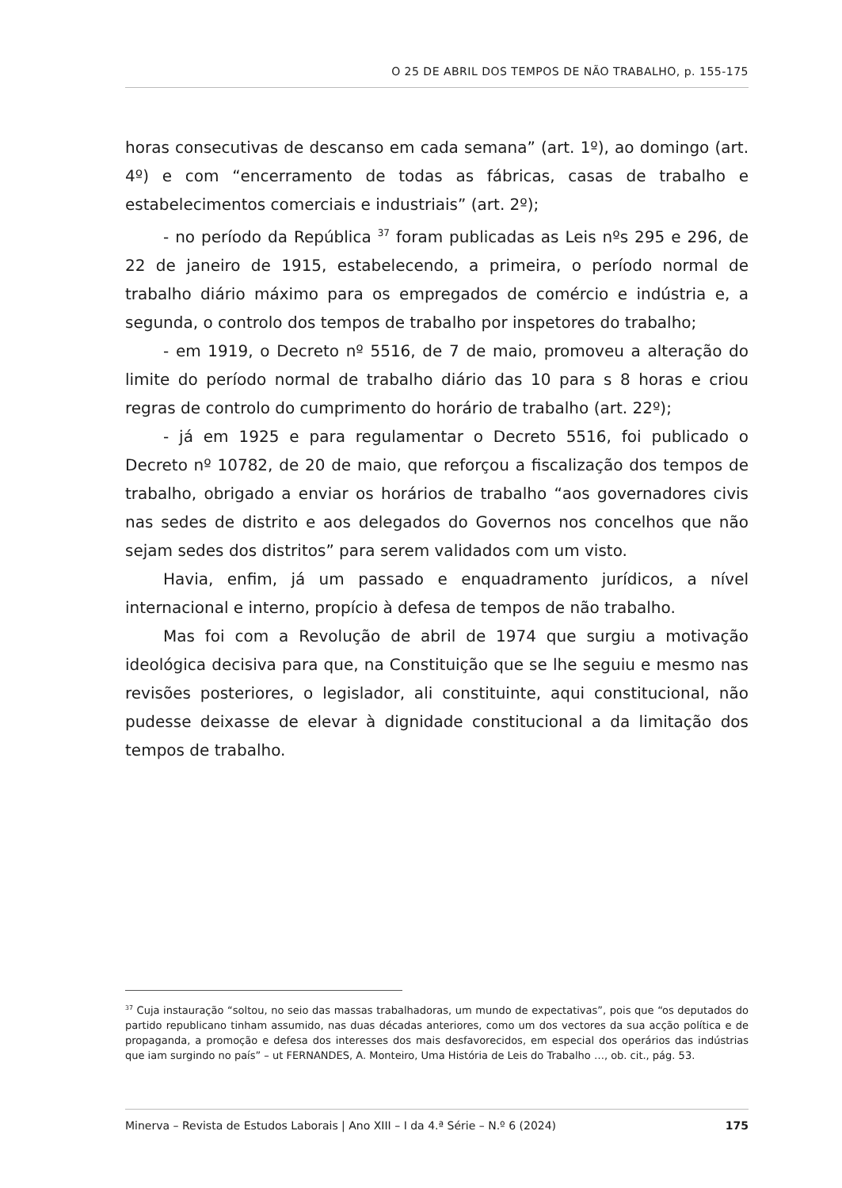O 25 DE ABRIL DOS TEMPOS DE NÃO TRABALHO, p. 155-175
horas consecutivas de descanso em cada semana” (art. 1º), ao domingo (art. 4º) e com “encerramento de todas as fábricas, casas de trabalho e estabelecimentos comerciais e industriais” (art. 2º);
- no período da República <sup>37</sup> foram publicadas as Leis nºs 295 e 296, de 22 de janeiro de 1915, estabelecendo, a primeira, o período normal de trabalho diário máximo para os empregados de comércio e indústria e, a segunda, o controlo dos tempos de trabalho por inspetores do trabalho;
- em 1919, o Decreto nº 5516, de 7 de maio, promoveu a alteração do limite do período normal de trabalho diário das 10 para s 8 horas e criou regras de controlo do cumprimento do horário de trabalho (art. 22º);
- já em 1925 e para regulamentar o Decreto 5516, foi publicado o Decreto nº 10782, de 20 de maio, que reforçou a fiscalização dos tempos de trabalho, obrigado a enviar os horários de trabalho “aos governadores civis nas sedes de distrito e aos delegados do Governos nos concelhos que não sejam sedes dos distritos” para serem validados com um visto.
Havia, enfim, já um passado e enquadramento jurídicos, a nível internacional e interno, propício à defesa de tempos de não trabalho.
Mas foi com a Revolução de abril de 1974 que surgiu a motivação ideológica decisiva para que, na Constituição que se lhe seguiu e mesmo nas revisões posteriores, o legislador, ali constituinte, aqui constitucional, não pudesse deixasse de elevar à dignidade constitucional a da limitação dos tempos de trabalho.
<sup>37</sup> Cuja instauração “soltou, no seio das massas trabalhadoras, um mundo de expectativas”, pois que “os deputados do partido republicano tinham assumido, nas duas décadas anteriores, como um dos vectores da sua acção política e de propaganda, a promoção e defesa dos interesses dos mais desfavorecidos, em especial dos operários das indústrias que iam surgindo no país” – ut FERNANDES, A. Monteiro, Uma História de Leis do Trabalho …, ob. cit., pág. 53.
Minerva – Revista de Estudos Laborais | Ano XIII – I da 4.ª Série – N.º 6 (2024) 175